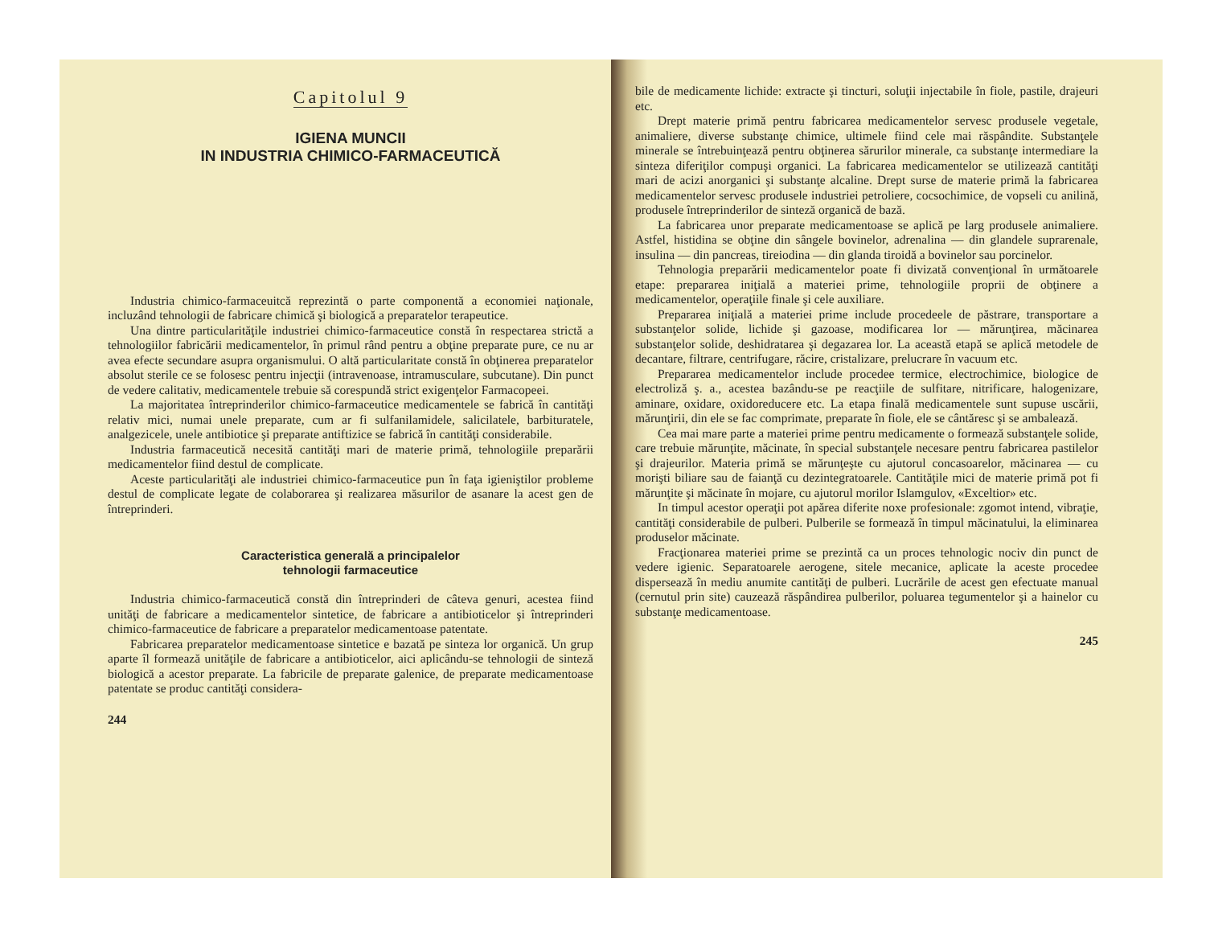Capitolul 9
IGIENA MUNCII
IN INDUSTRIA CHIMICO-FARMACEUTICĂ
Industria chimico-farmaceuitcă reprezintă o parte componentă a economiei naţionale, incluzând tehnologii de fabricare chimică şi biologică a preparatelor terapeutice.
Una dintre particularităţile industriei chimico-farmaceutice constă în respectarea strictă a tehnologiilor fabricării medicamentelor, în primul rând pentru a obţine preparate pure, ce nu ar avea efecte secundare asupra organismului. O altă particularitate constă în obţinerea preparatelor absolut sterile ce se folosesc pentru injecţii (intravenoase, intramusculare, subcutane). Din punct de vedere calitativ, medicamentele trebuie să corespundă strict exigenţelor Farmacopeei.
La majoritatea întreprinderilor chimico-farmaceutice medicamentele se fabrică în cantităţi relativ mici, numai unele preparate, cum ar fi sulfanilamidele, salicilatele, barbituratele, analgezicele, unele antibiotice şi preparate antiftizice se fabrică în cantităţi considerabile.
Industria farmaceutică necesită cantităţi mari de materie primă, tehnologiile preparării medicamentelor fiind destul de complicate.
Aceste particularităţi ale industriei chimico-farmaceutice pun în faţa igieniştilor probleme destul de complicate legate de colaborarea şi realizarea măsurilor de asanare la acest gen de întreprinderi.
Caracteristica generală a principalelor
tehnologii farmaceutice
Industria chimico-farmaceutică constă din întreprinderi de câteva genuri, acestea fiind unităţi de fabricare a medicamentelor sintetice, de fabricare a antibioticelor şi întreprinderi chimico-farmaceutice de fabricare a preparatelor medicamentoase patentate.
Fabricarea preparatelor medicamentoase sintetice e bazată pe sinteza lor organică. Un grup aparte îl formează unităţile de fabricare a antibioticelor, aici aplicându-se tehnologii de sinteză biologică a acestor preparate. La fabricile de preparate galenice, de preparate medicamentoase patentate se produc cantităţi considera-
244
bile de medicamente lichide: extracte şi tincturi, soluţii injectabile în fiole, pastile, drajeuri etc.
Drept materie primă pentru fabricarea medicamentelor servesc produsele vegetale, animaliere, diverse substanţe chimice, ultimele fiind cele mai răspândite. Substanţele minerale se întrebuinţează pentru obţinerea sărurilor minerale, ca substanţe intermediare la sinteza diferiţilor compuşi organici. La fabricarea medicamentelor se utilizează cantităţi mari de acizi anorganici şi substanţe alcaline. Drept surse de materie primă la fabricarea medicamentelor servesc produsele industriei petroliere, cocsochimice, de vopseli cu anilină, produsele întreprinderilor de sinteză organică de bază.
La fabricarea unor preparate medicamentoase se aplică pe larg produsele animaliere. Astfel, histidina se obţine din sângele bovinelor, adrenalina — din glandele suprarenale, insulina — din pancreas, tireiodina — din glanda tiroidă a bovinelor sau porcinelor.
Tehnologia preparării medicamentelor poate fi divizată convenţional în următoarele etape: prepararea iniţială a materiei prime, tehnologiile proprii de obţinere a medicamentelor, operaţiile finale şi cele auxiliare.
Prepararea iniţială a materiei prime include procedeele de păstrare, transportare a substanţelor solide, lichide şi gazoase, modificarea lor — mărunţirea, măcinarea substanţelor solide, deshidratarea şi degazarea lor. La această etapă se aplică metodele de decantare, filtrare, centrifugare, răcire, cristalizare, prelucrare în vacuum etc.
Prepararea medicamentelor include procedee termice, electrochimice, biologice de electroliză ş. a., acestea bazându-se pe reacţiile de sulfitare, nitrificare, halogenizare, aminare, oxidare, oxidoreducere etc. La etapa finală medicamentele sunt supuse uscării, mărunţirii, din ele se fac comprimate, preparate în fiole, ele se cântăresc şi se ambalează.
Cea mai mare parte a materiei prime pentru medicamente o formează substanţele solide, care trebuie mărunţite, măcinate, în special substanţele necesare pentru fabricarea pastilelor şi drajeurilor. Materia primă se mărunţeşte cu ajutorul concasoarelor, măcinarea — cu morişti biliare sau de faianţă cu dezintegratoarele. Cantităţile mici de materie primă pot fi mărunţite şi măcinate în mojare, cu ajutorul morilor Islamgulov, «Exceltior» etc.
In timpul acestor operaţii pot apărea diferite noxe profesionale: zgomot intend, vibraţie, cantităţi considerabile de pulberi. Pulberile se formează în timpul măcinatului, la eliminarea produselor măcinate.
Fracţionarea materiei prime se prezintă ca un proces tehnologic nociv din punct de vedere igienic. Separatoarele aerogene, sitele mecanice, aplicate la aceste procedee dispersează în mediu anumite cantităţi de pulberi. Lucrările de acest gen efectuate manual (cernutul prin site) cauzează răspândirea pulberilor, poluarea tegumentelor şi a hainelor cu substanţe medicamentoase.
245